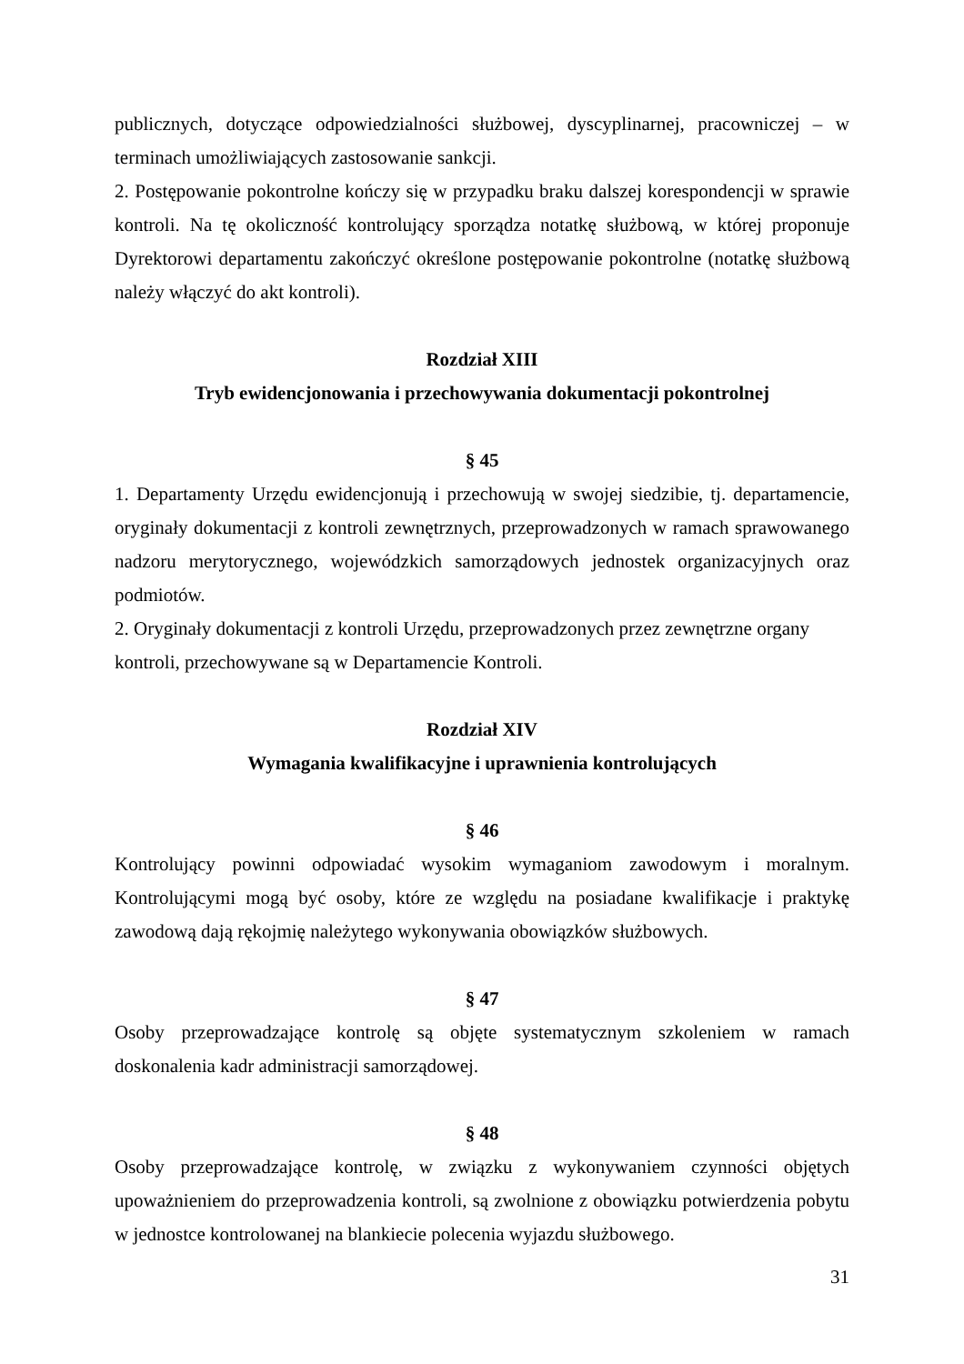publicznych, dotyczące odpowiedzialności służbowej, dyscyplinarnej, pracowniczej – w terminach umożliwiających zastosowanie sankcji.
2. Postępowanie pokontrolne kończy się w przypadku braku dalszej korespondencji w sprawie kontroli. Na tę okoliczność kontrolujący sporządza notatkę służbową, w której proponuje Dyrektorowi departamentu zakończyć określone postępowanie pokontrolne (notatkę służbową należy włączyć do akt kontroli).
Rozdział XIII
Tryb ewidencjonowania i przechowywania dokumentacji pokontrolnej
§ 45
1. Departamenty Urzędu ewidencjonują i przechowują w swojej siedzibie, tj. departamencie, oryginały dokumentacji z kontroli zewnętrznych, przeprowadzonych w ramach sprawowanego nadzoru merytorycznego, wojewódzkich samorządowych jednostek organizacyjnych oraz podmiotów.
2. Oryginały dokumentacji z kontroli Urzędu, przeprowadzonych przez zewnętrzne organy kontroli, przechowywane są w Departamencie Kontroli.
Rozdział XIV
Wymagania kwalifikacyjne i uprawnienia kontrolujących
§ 46
Kontrolujący powinni odpowiadać wysokim wymaganiom zawodowym i moralnym. Kontrolującymi mogą być osoby, które ze względu na posiadane kwalifikacje i praktykę zawodową dają rękojmię należytego wykonywania obowiązków służbowych.
§ 47
Osoby przeprowadzające kontrolę są objęte systematycznym szkoleniem w ramach doskonalenia kadr administracji samorządowej.
§ 48
Osoby przeprowadzające kontrolę, w związku z wykonywaniem czynności objętych upoważnieniem do przeprowadzenia kontroli, są zwolnione z obowiązku potwierdzenia pobytu w jednostce kontrolowanej na blankiecie polecenia wyjazdu służbowego.
31